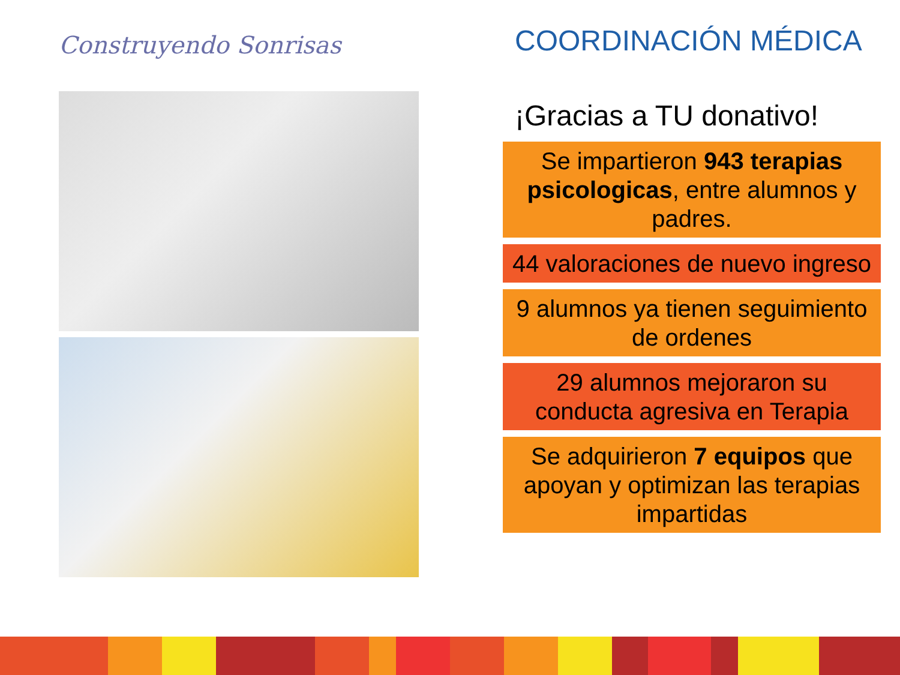Construyendo Sonrisas
COORDINACIÓN MÉDICA
¡Gracias a TU donativo!
Se impartieron 943 terapias psicologicas, entre alumnos y padres.
44 valoraciones de nuevo ingreso
9 alumnos ya tienen seguimiento de ordenes
29 alumnos mejoraron su conducta agresiva en Terapia
Se adquirieron 7 equipos que apoyan y optimizan las terapias impartidas